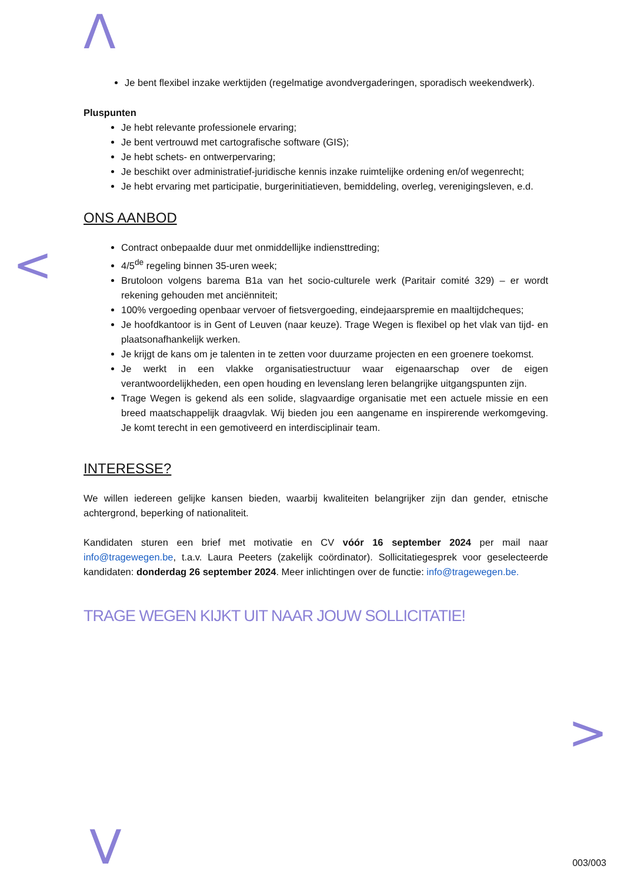Λ
<
>
V
Je bent flexibel inzake werktijden (regelmatige avondvergaderingen, sporadisch weekendwerk).
Pluspunten
Je hebt relevante professionele ervaring;
Je bent vertrouwd met cartografische software (GIS);
Je hebt schets- en ontwerpervaring;
Je beschikt over administratief-juridische kennis inzake ruimtelijke ordening en/of wegenrecht;
Je hebt ervaring met participatie, burgerinitiatieven, bemiddeling, overleg, verenigingsleven, e.d.
ONS AANBOD
Contract onbepaalde duur met onmiddellijke indiensttreding;
4/5<sup>de</sup> regeling binnen 35-uren week;
Brutoloon volgens barema B1a van het socio-culturele werk (Paritair comité 329) – er wordt rekening gehouden met anciënniteit;
100% vergoeding openbaar vervoer of fietsvergoeding, eindejaarspremie en maaltijdcheques;
Je hoofdkantoor is in Gent of Leuven (naar keuze). Trage Wegen is flexibel op het vlak van tijd- en plaatsonafhankelijk werken.
Je krijgt de kans om je talenten in te zetten voor duurzame projecten en een groenere toekomst.
Je werkt in een vlakke organisatiestructuur waar eigenaarschap over de eigen verantwoordelijkheden, een open houding en levenslang leren belangrijke uitgangspunten zijn.
Trage Wegen is gekend als een solide, slagvaardige organisatie met een actuele missie en een breed maatschappelijk draagvlak. Wij bieden jou een aangename en inspirerende werkomgeving. Je komt terecht in een gemotiveerd en interdisciplinair team.
INTERESSE?
We willen iedereen gelijke kansen bieden, waarbij kwaliteiten belangrijker zijn dan gender, etnische achtergrond, beperking of nationaliteit.
Kandidaten sturen een brief met motivatie en CV vóór 16 september 2024 per mail naar info@tragewegen.be, t.a.v. Laura Peeters (zakelijk coördinator). Sollicitatiegesprek voor geselecteerde kandidaten: donderdag 26 september 2024. Meer inlichtingen over de functie: info@tragewegen.be.
TRAGE WEGEN KIJKT UIT NAAR JOUW SOLLICITATIE!
003/003